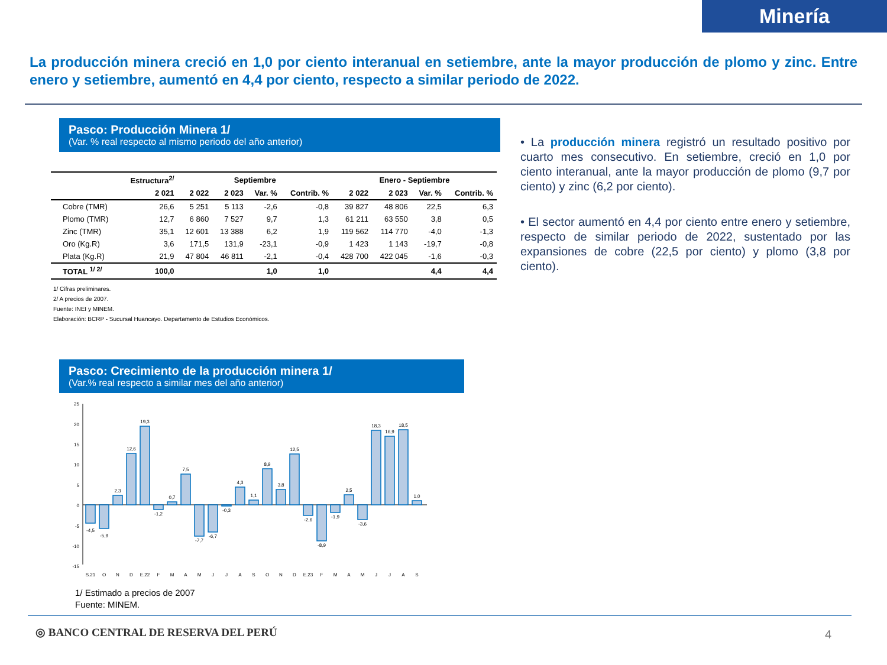Minería
La producción minera creció en 1,0 por ciento interanual en setiembre, ante la mayor producción de plomo y zinc. Entre enero y setiembre, aumentó en 4,4 por ciento, respecto a similar periodo de 2022.
Pasco: Producción Minera 1/
(Var. % real respecto al mismo periodo del año anterior)
| | Estructura<sup>2/</sup> | Septiembre | | | | Enero - Septiembre | | | |
| --- | --- | --- | --- | --- | --- | --- | --- | --- | --- |
| | 2 021 | 2 022 | 2 023 | Var. % | Contrib. % | 2 022 | 2 023 | Var. % | Contrib. % |
| Cobre (TMR) | 26,6 | 5 251 | 5 113 | -2,6 | -0,8 | 39 827 | 48 806 | 22,5 | 6,3 |
| Plomo (TMR) | 12,7 | 6 860 | 7 527 | 9,7 | 1,3 | 61 211 | 63 550 | 3,8 | 0,5 |
| Zinc (TMR) | 35,1 | 12 601 | 13 388 | 6,2 | 1,9 | 119 562 | 114 770 | -4,0 | -1,3 |
| Oro (Kg.R) | 3,6 | 171,5 | 131,9 | -23,1 | -0,9 | 1 423 | 1 143 | -19,7 | -0,8 |
| Plata (Kg.R) | 21,9 | 47 804 | 46 811 | -2,1 | -0,4 | 428 700 | 422 045 | -1,6 | -0,3 |
| TOTAL <sup>1/ 2/</sup> | 100,0 | | | 1,0 | 1,0 | | | 4,4 | 4,4 |
1/ Cifras preliminares.
2/ A precios de 2007.
Fuente: INEI y MINEM.
Elaboración: BCRP - Sucursal Huancayo. Departamento de Estudios Económicos.
Pasco: Crecimiento de la producción minera 1/
(Var.% real respecto a similar mes del año anterior)
25
20
15
10
5
0
-5
-10
-15
-4,5
-5,9
2,3
12,6
19,3
-1,2
0,7
7,5
-7,7
-6,7
-0,3
4,3
1,1
8,9
3,8
12,5
-2,6
-8,9
-1,9
2,5
-3,6
18,3
16,9
18,5
1,0
S.21
O
N
D
E.22
F
M
A
M
J
J
A
S
O
N
D
E.23
F
M
A
M
J
J
A
S
1/ Estimado a precios de 2007
Fuente: MINEM.
• La producción minera registró un resultado positivo por cuarto mes consecutivo. En setiembre, creció en 1,0 por ciento interanual, ante la mayor producción de plomo (9,7 por ciento) y zinc (6,2 por ciento).
• El sector aumentó en 4,4 por ciento entre enero y setiembre, respecto de similar periodo de 2022, sustentado por las expansiones de cobre (22,5 por ciento) y plomo (3,8 por ciento).
◎ BANCO CENTRAL DE RESERVA DEL PERÚ
4